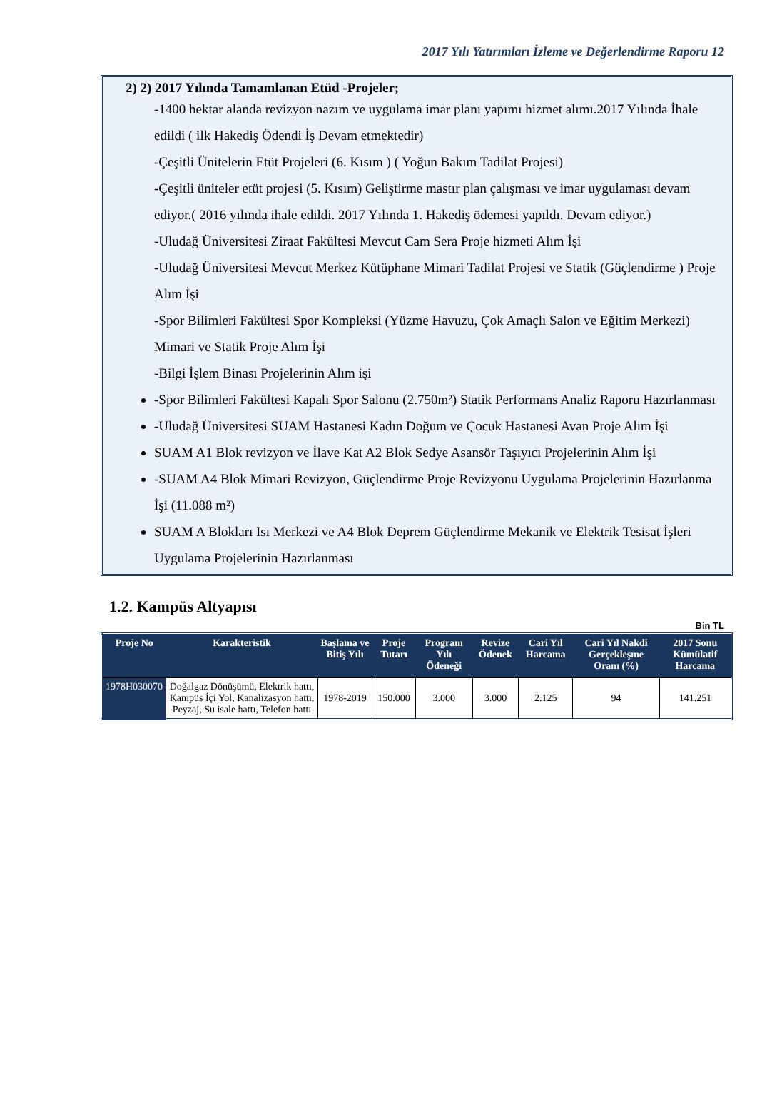2017 Yılı Yatırımları İzleme ve Değerlendirme Raporu 12
2) 2) 2017 Yılında Tamamlanan Etüd -Projeler;
-1400 hektar alanda revizyon nazım ve uygulama imar planı yapımı hizmet alımı.2017 Yılında İhale edildi ( ilk Hakediş Ödendi İş Devam etmektedir)
-Çeşitli Ünitelerin Etüt Projeleri (6. Kısım ) ( Yoğun Bakım Tadilat Projesi)
-Çeşitli üniteler etüt projesi (5. Kısım) Geliştirme mastır plan çalışması ve imar uygulaması devam ediyor.( 2016 yılında ihale edildi. 2017 Yılında 1. Hakediş ödemesi yapıldı. Devam ediyor.)
-Uludağ Üniversitesi Ziraat Fakültesi Mevcut Cam Sera Proje hizmeti Alım İşi
-Uludağ Üniversitesi Mevcut Merkez Kütüphane Mimari Tadilat Projesi ve Statik (Güçlendirme ) Proje Alım İşi
-Spor Bilimleri Fakültesi Spor Kompleksi (Yüzme Havuzu, Çok Amaçlı Salon ve Eğitim Merkezi) Mimari ve Statik Proje Alım İşi
-Bilgi İşlem Binası Projelerinin Alım işi
-Spor Bilimleri Fakültesi Kapalı Spor Salonu (2.750m²) Statik Performans Analiz Raporu Hazırlanması
-Uludağ Üniversitesi SUAM Hastanesi Kadın Doğum ve Çocuk Hastanesi Avan Proje Alım İşi
SUAM A1 Blok revizyon ve İlave Kat A2 Blok Sedye Asansör Taşıyıcı Projelerinin Alım İşi
-SUAM A4 Blok Mimari Revizyon, Güçlendirme Proje Revizyonu Uygulama Projelerinin Hazırlanma İşi (11.088 m²)
SUAM A Blokları Isı Merkezi ve A4 Blok Deprem Güçlendirme Mekanik ve Elektrik Tesisat İşleri Uygulama Projelerinin Hazırlanması
1.2. Kampüs Altyapısı
Bin TL
| Proje No | Karakteristik | Başlama ve Bitiş Yılı | Proje Tutarı | Program Yılı Ödeneği | Revize Ödenek | Cari Yıl Harcama | Cari Yıl Nakdi Gerçekleşme Oranı (%) | 2017 Sonu Kümülatif Harcama |
| --- | --- | --- | --- | --- | --- | --- | --- | --- |
| 1978H030070 | Doğalgaz Dönüşümü, Elektrik hattı, Kampüs İçi Yol, Kanalizasyon hattı, Peyzaj, Su isale hattı, Telefon hattı | 1978-2019 | 150.000 | 3.000 | 3.000 | 2.125 | 94 | 141.251 |